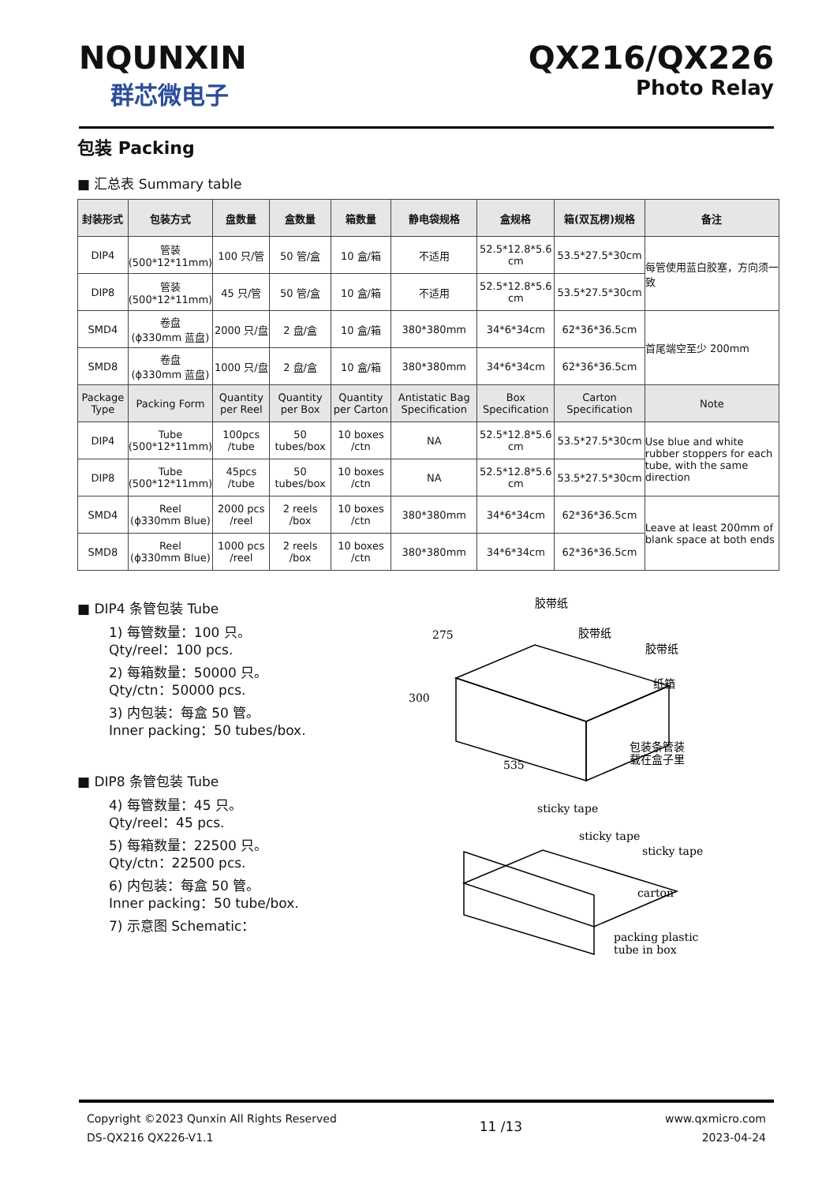NQUNXIN
群芯微电子
QX216/QX226
Photo Relay
包装 Packing
■ 汇总表 Summary table
| 封装形式 | 包装方式 | 盘数量 | 盒数量 | 箱数量 | 静电袋规格 | 盒规格 | 箱(双瓦楞)规格 | 备注 |
| --- | --- | --- | --- | --- | --- | --- | --- | --- |
| DIP4 | 管装 (500*12*11mm) | 100 只/管 | 50 管/盒 | 10 盒/箱 | 不适用 | 52.5*12.8*5.6 cm | 53.5*27.5*30cm | 每管使用蓝白胶塞，方向须一致 |
| DIP8 | 管装 (500*12*11mm) | 45 只/管 | 50 管/盒 | 10 盒/箱 | 不适用 | 52.5*12.8*5.6 cm | 53.5*27.5*30cm | |
| SMD4 | 卷盘 (ϕ330mm 蓝盘) | 2000 只/盘 | 2 盘/盒 | 10 盒/箱 | 380*380mm | 34*6*34cm | 62*36*36.5cm | 首尾端空至少 200mm |
| SMD8 | 卷盘 (ϕ330mm 蓝盘) | 1000 只/盘 | 2 盘/盒 | 10 盒/箱 | 380*380mm | 34*6*34cm | 62*36*36.5cm | |
| Package Type | Packing Form | Quantity per Reel | Quantity per Box | Quantity per Carton | Antistatic Bag Specification | Box Specification | Carton Specification | Note |
| DIP4 | Tube (500*12*11mm) | 100pcs /tube | 50 tubes/box | 10 boxes /ctn | NA | 52.5*12.8*5.6 cm | 53.5*27.5*30cm | Use blue and white rubber stoppers for each tube, with the same direction |
| DIP8 | Tube (500*12*11mm) | 45pcs /tube | 50 tubes/box | 10 boxes /ctn | NA | 52.5*12.8*5.6 cm | 53.5*27.5*30cm | |
| SMD4 | Reel (ϕ330mm Blue) | 2000 pcs /reel | 2 reels /box | 10 boxes /ctn | 380*380mm | 34*6*34cm | 62*36*36.5cm | Leave at least 200mm of blank space at both ends |
| SMD8 | Reel (ϕ330mm Blue) | 1000 pcs /reel | 2 reels /box | 10 boxes /ctn | 380*380mm | 34*6*34cm | 62*36*36.5cm | |
■ DIP4 条管包装 Tube
1) 每管数量：100 只。
Qty/reel：100 pcs.
2) 每箱数量：50000 只。
Qty/ctn：50000 pcs.
3) 内包装：每盒 50 管。
Inner packing：50 tubes/box.
■ DIP8 条管包装 Tube
4) 每管数量：45 只。
Qty/reel：45 pcs.
5) 每箱数量：22500 只。
Qty/ctn：22500 pcs.
6) 内包装：每盒 50 管。
Inner packing：50 tube/box.
7) 示意图 Schematic：
胶带纸
胶带纸
胶带纸
纸箱
包装条管装
载在盒子里
sticky tape
sticky tape
sticky tape
carton
packing plastic
tube in box
275
300
535
Copyright ©2023 Qunxin All Rights Reserved
DS-QX216 QX226-V1.1
11 /13
www.qxmicro.com
2023-04-24